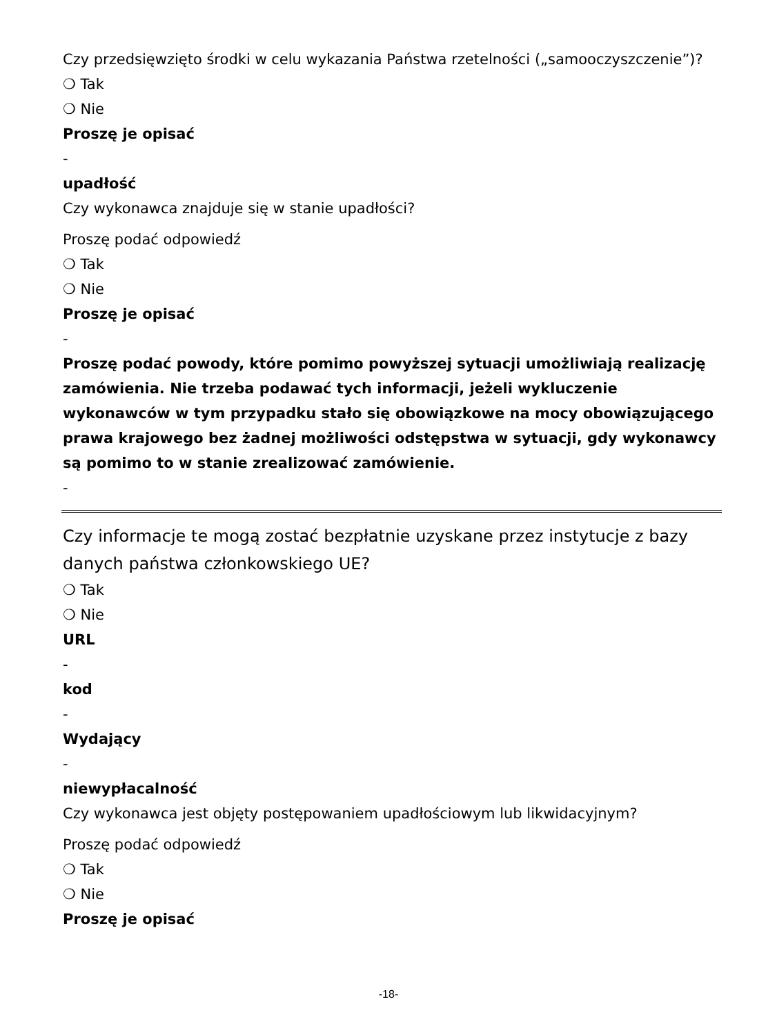Czy przedsięwzięto środki w celu wykazania Państwa rzetelności („samooczyszczenie”)?
❍ Tak
❍ Nie
Proszę je opisać
-
upadłość
Czy wykonawca znajduje się w stanie upadłości?
Proszę podać odpowiedź
❍ Tak
❍ Nie
Proszę je opisać
-
Proszę podać powody, które pomimo powyższej sytuacji umożliwiają realizację zamówienia. Nie trzeba podawać tych informacji, jeżeli wykluczenie wykonawców w tym przypadku stało się obowiązkowe na mocy obowiązującego prawa krajowego bez żadnej możliwości odstępstwa w sytuacji, gdy wykonawcy są pomimo to w stanie zrealizować zamówienie.
-
Czy informacje te mogą zostać bezpłatnie uzyskane przez instytucje z bazy danych państwa członkowskiego UE?
❍ Tak
❍ Nie
URL
-
kod
-
Wydający
-
niewypłacalność
Czy wykonawca jest objęty postępowaniem upadłościowym lub likwidacyjnym?
Proszę podać odpowiedź
❍ Tak
❍ Nie
Proszę je opisać
-18-